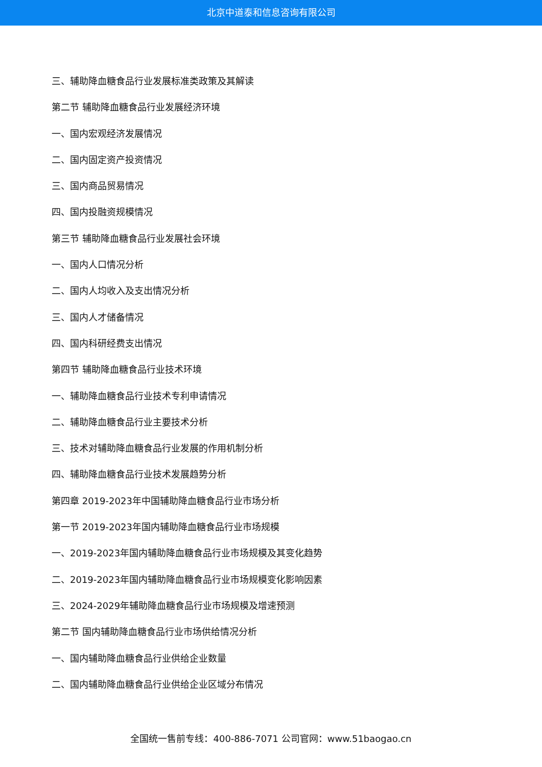北京中道泰和信息咨询有限公司
三、辅助降血糖食品行业发展标准类政策及其解读
第二节 辅助降血糖食品行业发展经济环境
一、国内宏观经济发展情况
二、国内固定资产投资情况
三、国内商品贸易情况
四、国内投融资规模情况
第三节 辅助降血糖食品行业发展社会环境
一、国内人口情况分析
二、国内人均收入及支出情况分析
三、国内人才储备情况
四、国内科研经费支出情况
第四节 辅助降血糖食品行业技术环境
一、辅助降血糖食品行业技术专利申请情况
二、辅助降血糖食品行业主要技术分析
三、技术对辅助降血糖食品行业发展的作用机制分析
四、辅助降血糖食品行业技术发展趋势分析
第四章 2019-2023年中国辅助降血糖食品行业市场分析
第一节 2019-2023年国内辅助降血糖食品行业市场规模
一、2019-2023年国内辅助降血糖食品行业市场规模及其变化趋势
二、2019-2023年国内辅助降血糖食品行业市场规模变化影响因素
三、2024-2029年辅助降血糖食品行业市场规模及增速预测
第二节 国内辅助降血糖食品行业市场供给情况分析
一、国内辅助降血糖食品行业供给企业数量
二、国内辅助降血糖食品行业供给企业区域分布情况
全国统一售前专线：400-886-7071 公司官网：www.51baogao.cn